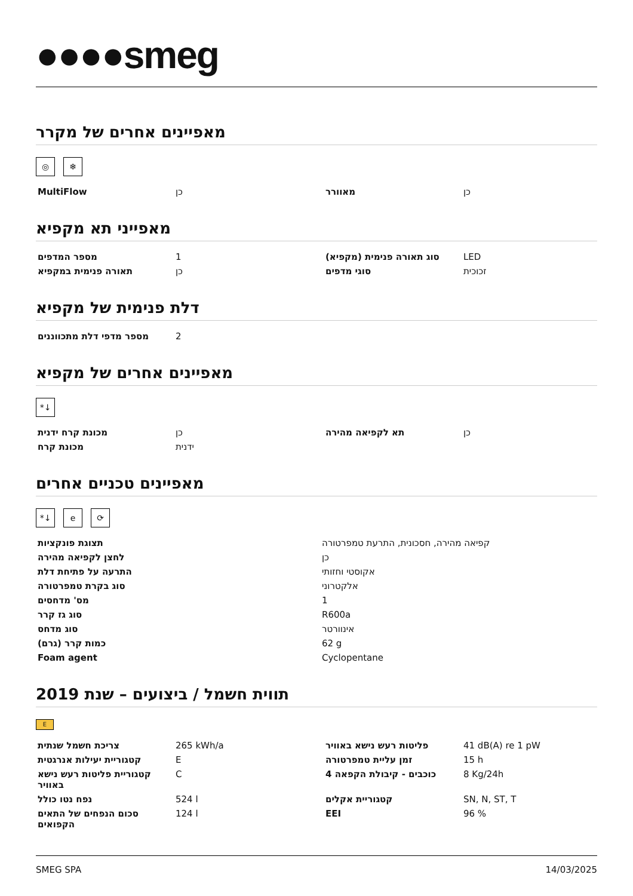●●●●smeg
מאפיינים אחרים של מקרר
◎ ❄
| MultiFlow | כן | מאוורר | כן |
מאפייני תא מקפיא
| מספר המדפים | 1 | סוג תאורה פנימית (מקפיא) | LED |
| תאורה פנימית במקפיא | כן | סוגי מדפים | זכוכית |
דלת פנימית של מקפיא
| מספר מדפי דלת מתכווננים | 2 | | |
מאפיינים אחרים של מקפיא
*↓
| מכונת קרח ידנית | כן | תא לקפיאה מהירה | כן |
| מכונת קרח | ידנית | | |
מאפיינים טכניים אחרים
*↓ e ⟳
| תצוגת פונקציות | קפיאה מהירה, חסכונית, התרעת טמפרטורה |
| לחצן לקפיאה מהירה | כן |
| התרעה על פתיחת דלת | אקוסטי וחזותי |
| סוג בקרת טמפרטורה | אלקטרוני |
| מס' מדחסים | 1 |
| סוג גז קרר | R600a |
| סוג מדחס | אינוורטר |
| כמות קרר (גרם) | 62 g |
| Foam agent | Cyclopentane |
תווית חשמל / ביצועים – שנת 2019
E
| צריכת חשמל שנתית | 265 kWh/a | פליטות רעש נישא באוויר | 41 dB(A) re 1 pW |
| קטגוריית יעילות אנרגטית | E | זמן עליית טמפרטורה | 15 h |
| קטגוריית פליטות רעש נישא באוויר | C | כוכבים - קיבולת הקפאה 4 | 8 Kg/24h |
| נפח נטו כולל | 524 l | קטגוריית אקלים | SN, N, ST, T |
| סכום הנפחים של התאים הקפואים | 124 l | EEI | 96 % |
SMEG SPA 14/03/2025